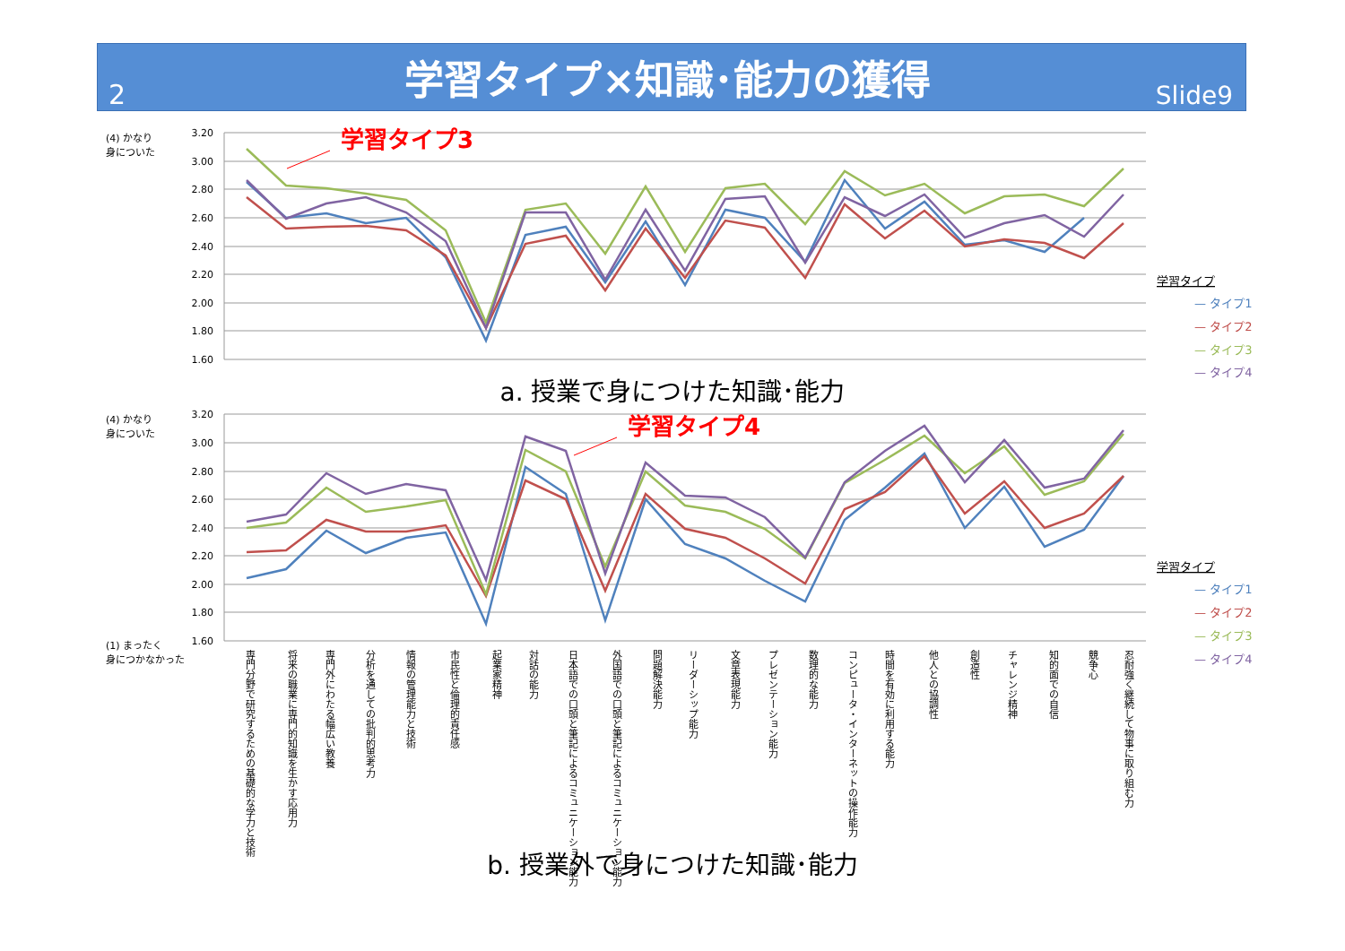2
学習タイプ×知識･能力の獲得
Slide9
3.20
3.00
2.80
2.60
2.40
2.20
2.00
1.80
1.60
3.20
3.00
2.80
2.60
2.40
2.20
2.00
1.80
1.60
(4) かなり
身についた
(4) かなり
身についた
(1) まったく
身につかなかった
学習タイプ3
学習タイプ4
学習タイプ
— タイプ1
— タイプ2
— タイプ3
— タイプ4
学習タイプ
— タイプ1
— タイプ2
— タイプ3
— タイプ4
専門分野で研究するための基礎的な学力と技術
将来の職業に専門的知識を生かす応用力
専門外にわたる幅広い教養
分析を通しての批判的思考力
情報の管理能力と技術
市民性と倫理的責任感
起業家精神
対話の能力
日本語での口頭と筆記によるコミュニケーション能力
外国語での口頭と筆記によるコミュニケーション能力
問題解決能力
リーダーシップ能力
文章表現能力
プレゼンテーション能力
数理的な能力
コンピュータ・インターネットの操作能力
時間を有効に利用する能力
他人との協調性
創造性
チャレンジ精神
知的面での自信
競争心
忍耐強く継続して物事に取り組む力
a. 授業で身につけた知識･能力
b. 授業外で身につけた知識･能力